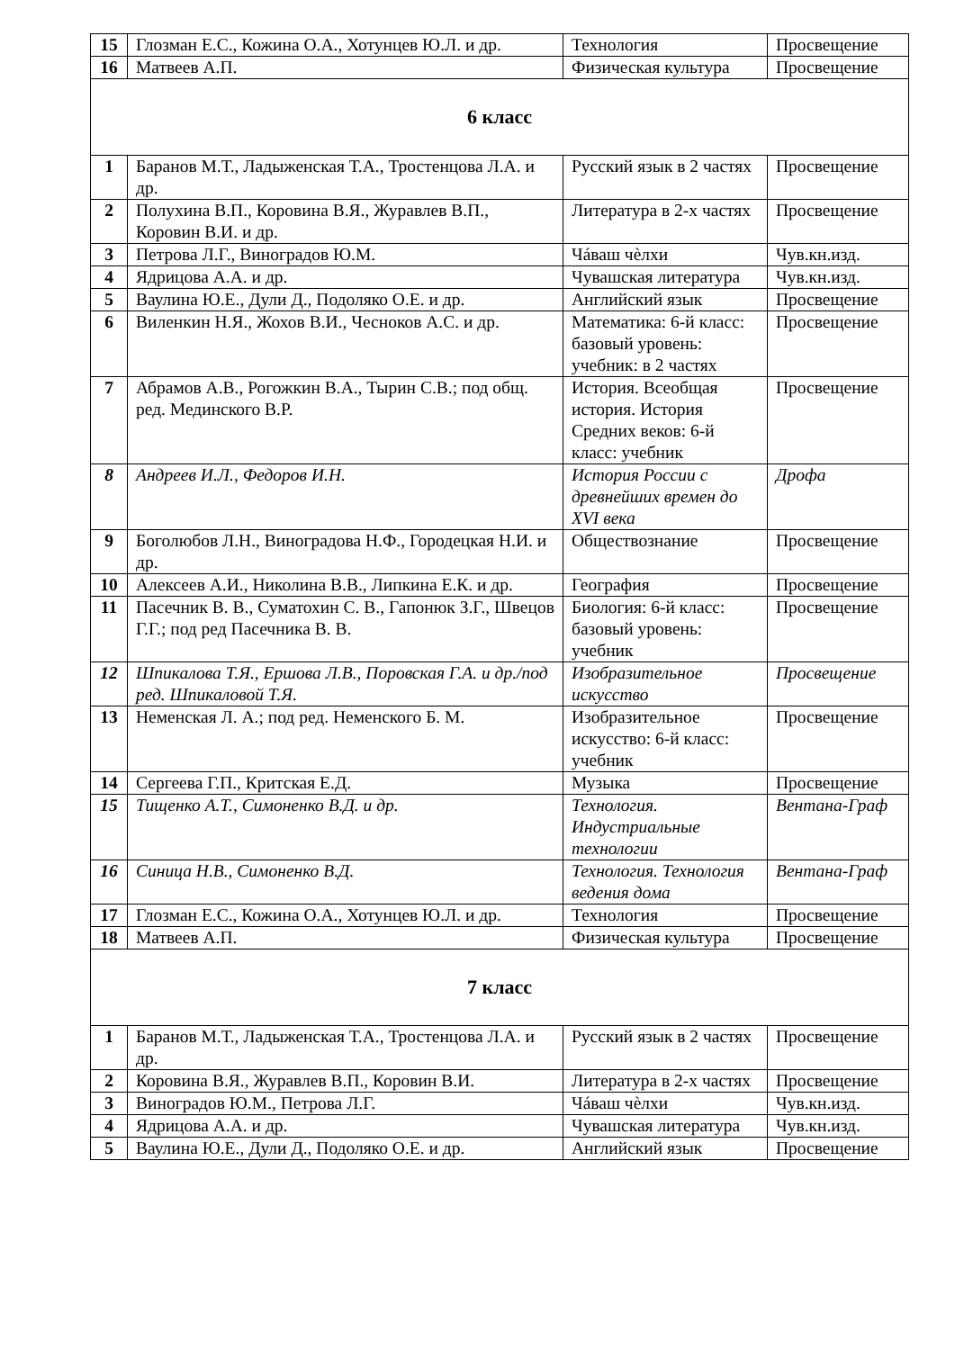| 15 | Глозман Е.С., Кожина О.А., Хотунцев Ю.Л. и др. | Технология | Просвещение |
| 16 | Матвеев А.П. | Физическая культура | Просвещение |
| 6 класс | | | |
| 1 | Баранов М.Т., Ладыженская Т.А., Тростенцова Л.А. и др. | Русский язык в 2 частях | Просвещение |
| 2 | Полухина В.П., Коровина В.Я., Журавлев В.П., Коровин В.И. и др. | Литература в 2-х частях | Просвещение |
| 3 | Петрова Л.Г., Виноградов Ю.М. | Чáваш чѐлхи | Чув.кн.изд. |
| 4 | Ядрицова А.А. и др. | Чувашская литература | Чув.кн.изд. |
| 5 | Ваулина Ю.Е., Дули Д., Подоляко О.Е. и др. | Английский язык | Просвещение |
| 6 | Виленкин Н.Я., Жохов В.И., Чесноков А.С. и др. | Математика: 6-й класс: базовый уровень: учебник: в 2 частях | Просвещение |
| 7 | Абрамов А.В., Рогожкин В.А., Тырин С.В.; под общ. ред. Мединского В.Р. | История. Всеобщая история. История Средних веков: 6-й класс: учебник | Просвещение |
| 8 | Андреев И.Л., Федоров И.Н. | История России с древнейших времен до XVI века | Дрофа |
| 9 | Боголюбов Л.Н., Виноградова Н.Ф., Городецкая Н.И. и др. | Обществознание | Просвещение |
| 10 | Алексеев А.И., Николина В.В., Липкина Е.К. и др. | География | Просвещение |
| 11 | Пасечник В. В., Суматохин С. В., Гапонюк З.Г., Швецов Г.Г.; под ред Пасечника В. В. | Биология: 6-й класс: базовый уровень: учебник | Просвещение |
| 12 | Шпикалова Т.Я., Ершова Л.В., Поровская Г.А. и др./под ред. Шпикаловой Т.Я. | Изобразительное искусство | Просвещение |
| 13 | Неменская Л. А.; под ред. Неменского Б. М. | Изобразительное искусство: 6-й класс: учебник | Просвещение |
| 14 | Сергеева Г.П., Критская Е.Д. | Музыка | Просвещение |
| 15 | Тищенко А.Т., Симоненко В.Д. и др. | Технология. Индустриальные технологии | Вентана-Граф |
| 16 | Синица Н.В., Симоненко В.Д. | Технология. Технология ведения дома | Вентана-Граф |
| 17 | Глозман Е.С., Кожина О.А., Хотунцев Ю.Л. и др. | Технология | Просвещение |
| 18 | Матвеев А.П. | Физическая культура | Просвещение |
| 7 класс | | | |
| 1 | Баранов М.Т., Ладыженская Т.А., Тростенцова Л.А. и др. | Русский язык в 2 частях | Просвещение |
| 2 | Коровина В.Я., Журавлев В.П., Коровин В.И. | Литература в 2-х частях | Просвещение |
| 3 | Виноградов Ю.М., Петрова Л.Г. | Чáваш чѐлхи | Чув.кн.изд. |
| 4 | Ядрицова А.А. и др. | Чувашская литература | Чув.кн.изд. |
| 5 | Ваулина Ю.Е., Дули Д., Подоляко О.Е. и др. | Английский язык | Просвещение |